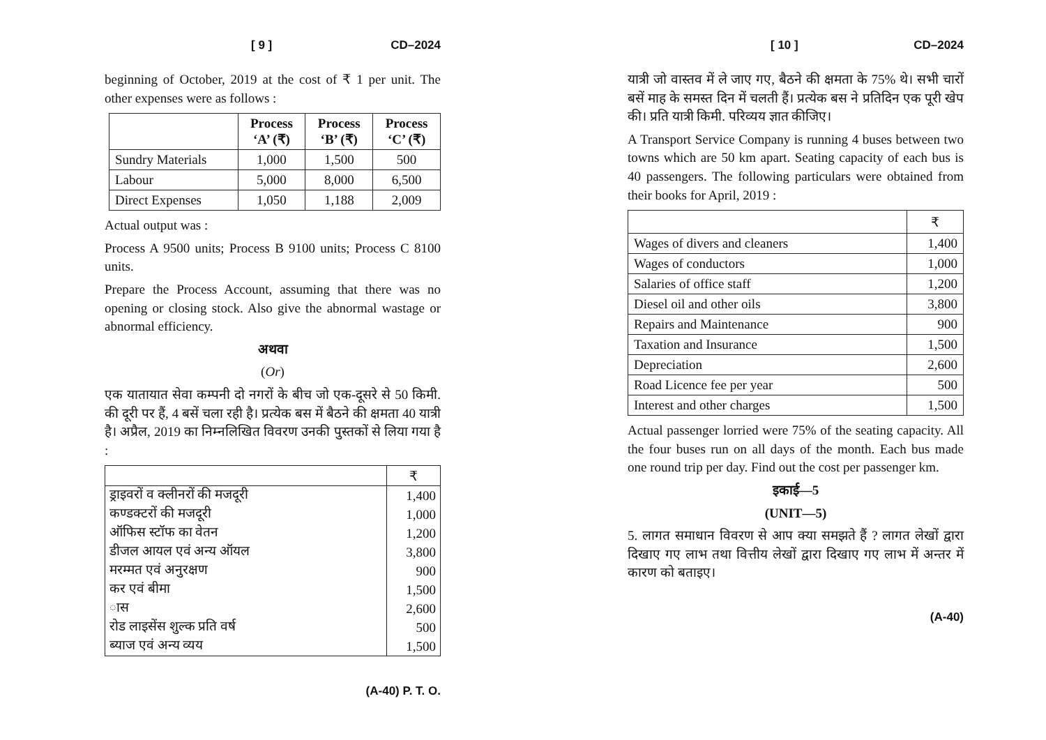[ 9 ] CD–2024
beginning of October, 2019 at the cost of ₹ 1 per unit. The other expenses were as follows :
| | Process ‘A’ (₹) | Process ‘B’ (₹) | Process ‘C’ (₹) |
| --- | --- | --- | --- |
| Sundry Materials | 1,000 | 1,500 | 500 |
| Labour | 5,000 | 8,000 | 6,500 |
| Direct Expenses | 1,050 | 1,188 | 2,009 |
Actual output was :
Process A 9500 units; Process B 9100 units; Process C 8100 units.
Prepare the Process Account, assuming that there was no opening or closing stock. Also give the abnormal wastage or abnormal efficiency.
अथवा
(Or)
एक यातायात सेवा कम्पनी दो नगरों के बीच जो एक-दूसरे से 50 किमी. की दूरी पर हैं, 4 बसें चला रही है। प्रत्येक बस में बैठने की क्षमता 40 यात्री है। अप्रैल, 2019 का निम्नलिखित विवरण उनकी पुस्तकों से लिया गया है :
| | ₹ |
| ड्राइवरों व क्लीनरों की मजदूरी | 1,400 |
| कण्डक्टरों की मजदूरी | 1,000 |
| ऑफिस स्टॉफ का वेतन | 1,200 |
| डीजल आयल एवं अन्य ऑयल | 3,800 |
| मरम्मत एवं अनुरक्षण | 900 |
| कर एवं बीमा | 1,500 |
| ास | 2,600 |
| रोड लाइसेंस शुल्क प्रति वर्ष | 500 |
| ब्याज एवं अन्य व्यय | 1,500 |
(A-40) P. T. O.
[ 10 ] CD–2024
यात्री जो वास्तव में ले जाए गए, बैठने की क्षमता के 75% थे। सभी चारों बसें माह के समस्त दिन में चलती हैं। प्रत्येक बस ने प्रतिदिन एक पूरी खेप की। प्रति यात्री किमी. परिव्यय ज्ञात कीजिए।
A Transport Service Company is running 4 buses between two towns which are 50 km apart. Seating capacity of each bus is 40 passengers. The following particulars were obtained from their books for April, 2019 :
| | ₹ |
| Wages of divers and cleaners | 1,400 |
| Wages of conductors | 1,000 |
| Salaries of office staff | 1,200 |
| Diesel oil and other oils | 3,800 |
| Repairs and Maintenance | 900 |
| Taxation and Insurance | 1,500 |
| Depreciation | 2,600 |
| Road Licence fee per year | 500 |
| Interest and other charges | 1,500 |
Actual passenger lorried were 75% of the seating capacity. All the four buses run on all days of the month. Each bus made one round trip per day. Find out the cost per passenger km.
इकाई—5
(UNIT—5)
5. लागत समाधान विवरण से आप क्या समझते हैं ? लागत लेखों द्वारा दिखाए गए लाभ तथा वित्तीय लेखों द्वारा दिखाए गए लाभ में अन्तर में कारण को बताइए।
(A-40)